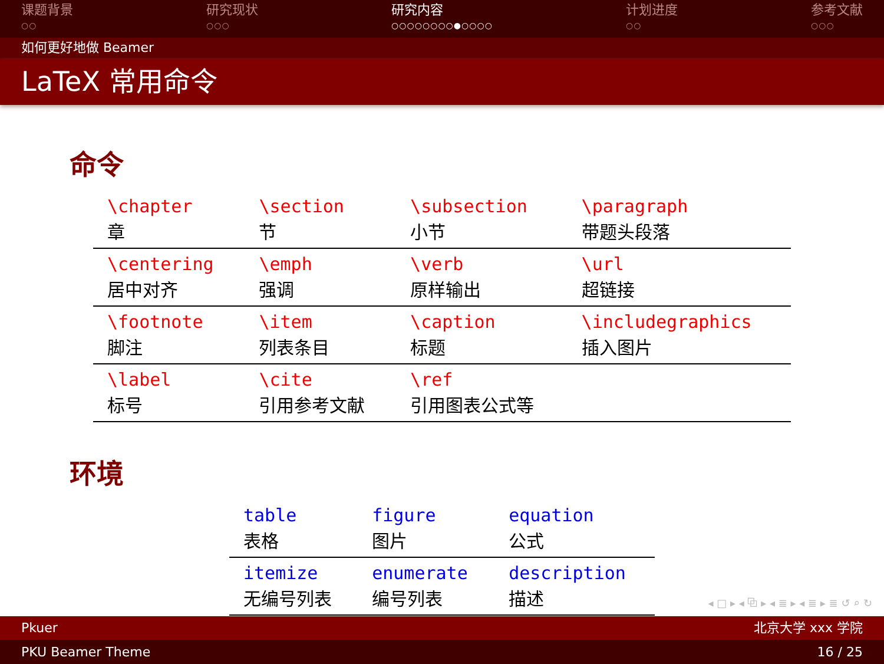课题背景
○○
研究现状
○○○
研究内容
○○○○○○○○●○○○○
计划进度
○○
参考文献
○○○
如何更好地做 Beamer
LaTeX 常用命令
命令
| \chapter 章 | \section 节 | \subsection 小节 | \paragraph 带题头段落 |
| \centering 居中对齐 | \emph 强调 | \verb 原样输出 | \url 超链接 |
| \footnote 脚注 | \item 列表条目 | \caption 标题 | \includegraphics 插入图片 |
| \label 标号 | \cite 引用参考文献 | \ref 引用图表公式等 | |
环境
| table 表格 | figure 图片 | equation 公式 |
| itemize 无编号列表 | enumerate 编号列表 | description 描述 |
◂ □ ▸ ◂ ⧉ ▸ ◂ ≣ ▸ ◂ ≣ ▸ ≣ ↺ ⌕ ↻
Pkuer 北京大学 xxx 学院
PKU Beamer Theme 16 / 25